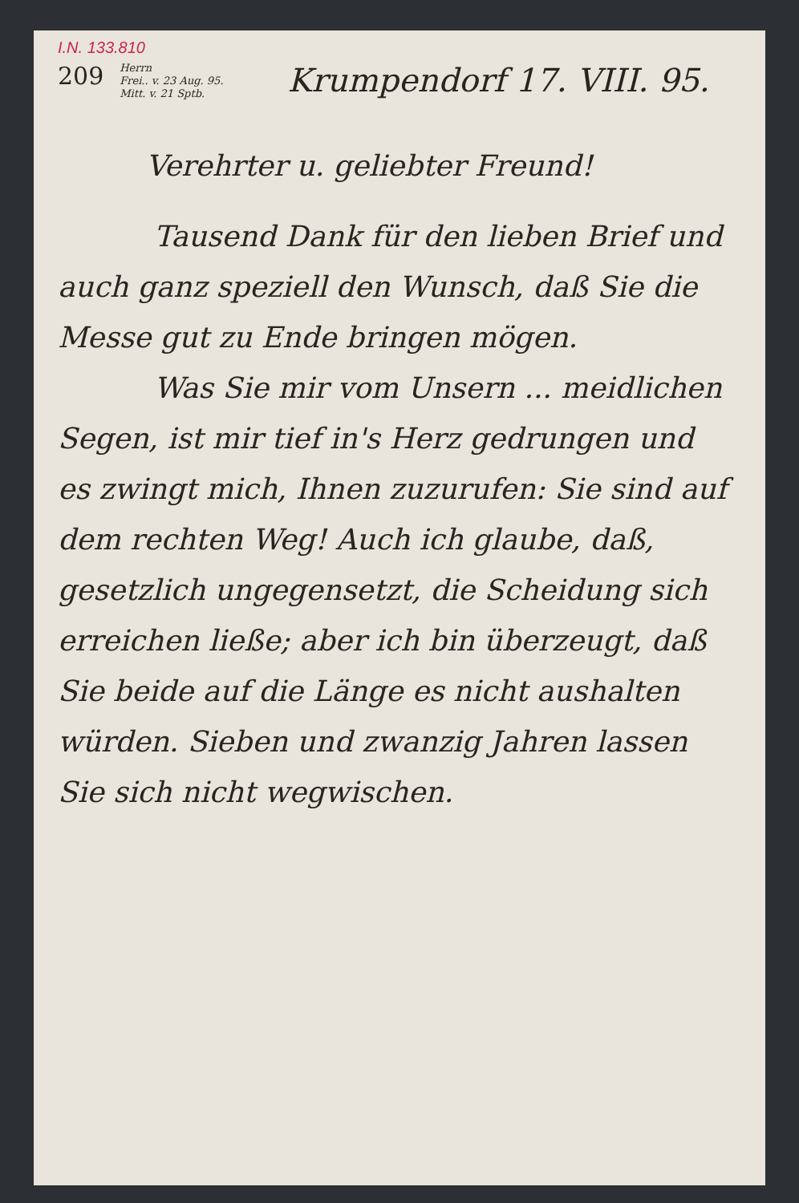I.N. 133.810
209
Herrn
Frei.. v. 23 Aug. 95.
Mitt. v. 21 Sptb.
Krumpendorf 17. VIII. 95.
Verehrter u. geliebter Freund!
Tausend Dank für den lieben Brief und auch ganz speziell den Wunsch, daß Sie die Messe gut zu Ende bringen mögen.
Was Sie mir vom Unsern ... meidlichen Segen, ist mir tief in's Herz gedrungen und es zwingt mich, Ihnen zuzurufen: Sie sind auf dem rechten Weg! Auch ich glaube, daß, gesetzlich ungegensetzt, die Scheidung sich erreichen ließe; aber ich bin überzeugt, daß Sie beide auf die Länge es nicht aushalten würden. Sieben und zwanzig Jahren lassen Sie sich nicht wegwischen.